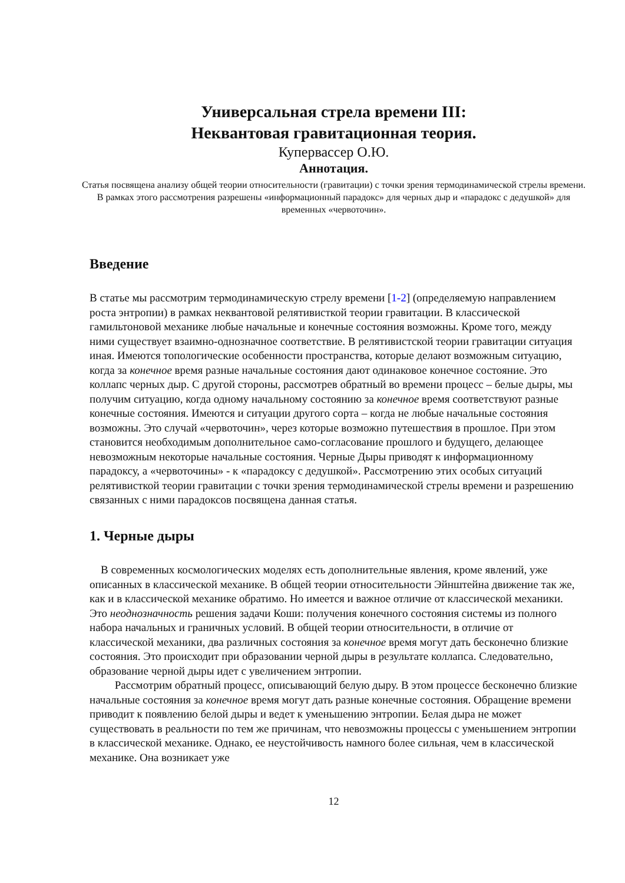Универсальная стрела времени III:
Неквантовая гравитационная теория.
Купервассер О.Ю.
Аннотация.
Статья посвящена анализу общей теории относительности (гравитации) с точки зрения термодинамической стрелы времени. В рамках этого рассмотрения разрешены «информационный парадокс» для черных дыр и «парадокс с дедушкой» для временных «червоточин».
Введение
В статье мы рассмотрим термодинамическую стрелу времени [1-2] (определяемую направлением роста энтропии) в рамках неквантовой релятивисткой теории гравитации. В классической гамильтоновой механике любые начальные и конечные состояния возможны. Кроме того, между ними существует взаимно-однозначное соответствие. В релятивистской теории гравитации ситуация иная. Имеются топологические особенности пространства, которые делают возможным ситуацию, когда за конечное время разные начальные состояния дают одинаковое конечное состояние. Это коллапс черных дыр. С другой стороны, рассмотрев обратный во времени процесс – белые дыры, мы получим ситуацию, когда одному начальному состоянию за конечное время соответствуют разные конечные состояния. Имеются и ситуации другого сорта – когда не любые начальные состояния возможны. Это случай «червоточин», через которые возможно путешествия в прошлое. При этом становится необходимым дополнительное само-согласование прошлого и будущего, делающее невозможным некоторые начальные состояния. Черные Дыры приводят к информационному парадоксу, а «червоточины» - к «парадоксу с дедушкой». Рассмотрению этих особых ситуаций релятивисткой теории гравитации с точки зрения термодинамической стрелы времени и разрешению связанных с ними парадоксов посвящена данная статья.
1. Черные дыры
В современных космологических моделях есть дополнительные явления, кроме явлений, уже описанных в классической механике. В общей теории относительности Эйнштейна движение так же, как и в классической механике обратимо. Но имеется и важное отличие от классической механики. Это неоднозначность решения задачи Коши: получения конечного состояния системы из полного набора начальных и граничных условий. В общей теории относительности, в отличие от классической механики, два различных состояния за конечное время могут дать бесконечно близкие состояния. Это происходит при образовании черной дыры в результате коллапса. Следовательно, образование черной дыры идет с увеличением энтропии.
Рассмотрим обратный процесс, описывающий белую дыру. В этом процессе бесконечно близкие начальные состояния за конечное время могут дать разные конечные состояния. Обращение времени приводит к появлению белой дыры и ведет к уменьшению энтропии. Белая дыра не может существовать в реальности по тем же причинам, что невозможны процессы с уменьшением энтропии в классической механике. Однако, ее неустойчивость намного более сильная, чем в классической механике. Она возникает уже
12